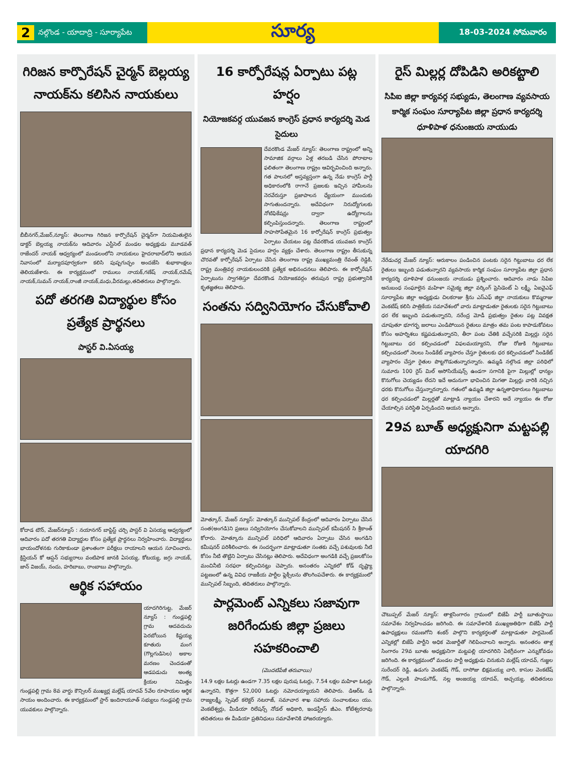2 నల్గొండ - యాదాద్రి - సూర్యాపేట
సూర్య
18-03-2024 సోమవారం
గిరిజన కార్పొరేషన్ చైర్మన్ బెల్లయ్య నాయక్‌ను కలిసిన నాయకులు
బీబీనగర్,మేజర్,న్యూస్‌: తెలంగాణ గిరిజన కార్పొరేషన్ చైర్మన్‌గా నియమితులైన డాక్టర్ బెల్లయ్య నాయక్‌ను ఆదివారం ఎస్టీసెల్ మండల అధ్యక్షుడు మూడవత్ రాజేందర్ నాయక్ ఆధ్వర్యంలో మండలంలోని నాయకులు హైదరాబాద్‌లోని ఆయన నివాసంలో మర్యాదపూర్వకంగా కలిసి పుష్పగుచ్ఛం అందజేసి శుభాకాంక్షలు తెలియజేశారు. ఈ కార్యక్రమంలో రాములు నాయక్,గణేష్ నాయక్,రమేష్ నాయక్,సుమన్ నాయక్,రాంజీ నాయక్,మధు,వీరమల్లు,తదితరులు పాల్గొన్నారు.
పదో తరగతి విద్యార్థుల కోసం ప్రత్యేక ప్రార్థనలు
పాస్టర్ వి.ఏసయ్య
కోదాడ టౌన్, మేజర్‌న్యూస్ : నయానగర్ బాప్టిస్ట్ చర్చి పాస్టర్ వి ఏసయ్య ఆధ్వర్యంలో ఆదివారం పదో తరగతి విద్యార్థుల కోసం ప్రత్యేక ప్రార్థనలు నిర్వహించారు. విద్యార్థులు భాయందోళనకు గురికాకుండా ప్రశాంతంగా పరీక్షలు రాయాలని ఆయన సూచించారు. క్రిస్టియన్ కో ఆప్షన్ సభ్యురాలు వంటిపాక జానకి ఏసయ్య, కోటయ్య, జగ్గు నాయక్, జాన్ విజయ్, నందు, హరిబాబు, రాంబాబు పాల్గొన్నారు.
ఆర్థిక సహాయం
యాదగిరిగుట్ట, మేజర్ న్యూస్ : గుండ్లపల్లి గ్రామ ఆదవదుచు పెరబోయిన కిష్టయ్య కూతురు మంగ (గొల్లగుడిసెల) అకాల మరణం చెందడంతో ఆడపడుచు అంత్య క్రియల నిమిత్తం గుండ్లపల్లి గ్రామ 8వ వార్డు కౌన్సిలర్ ముఖ్యర్ల మల్లేష్ యాదవ్ 5వేల రూపాయల ఆర్థిక సాయం అందించారు. ఈ కార్యక్రమంలో స్టార్ ఇందిరాయూత్ సభ్యులు గుండ్లపల్లి గ్రామ యువకులు పాల్గొన్నారు.
16 కార్పోరేషన్ల ఏర్పాటు పట్ల హర్షం
నియోజకవర్గ యువజన కాంగ్రెస్ ప్రధాన కార్యదర్శి మెడ సైదులు
దేవరకొండ మేజర్ న్యూస్‌: తెలంగాణ రాష్ట్రంలో అన్ని సామాజిక వర్గాలు ఏళ్ల తరబడి చేసిన పోరాటాల ఫలితంగా తెలంగాణ రాష్ట్రం ఆవిర్భవించింది అన్నారు. గత పాలనలో అస్తవ్యస్తంగా ఉన్న నేడు కాంగ్రెస్ పార్టీ అధికారంలోకి రాగానే ప్రజలకు ఇచ్చిన హామీలను నెరవేరుస్తూ ప్రజాపాలన ధ్యేయంగా ముందుకు సాగుతుందన్నారు. అదేవిధంగా నిరుద్యోగులకు నోటిఫికేషన్లు ద్వారా ఉద్యోగాలను కల్పింపిస్తుందన్నారు. తెలంగాణ రాష్ట్రంలో సాహసోపేతమైన 16 కార్పోరేషన్ కాంగ్రెస్ ప్రభుత్వం ఏర్పాటు చేయటం పట్ల దేవరకొండ యువజన కాంగ్రెస్ ప్రధాన కార్యదర్శి మెడ సైదులు హర్షం వ్యక్తం చేశారు. తెలంగాణ రాష్ట్రం తీసుకున్న చొరవతో కార్పోరేషన్ ఏర్పాటు చేసిన తెలంగాణ రాష్ట్ర ముఖ్యమంత్రి రేవంత్ రెడ్డికి, రాష్ట్ర మంత్రివర్గ నాయకులందరికి ప్రత్యేక అభినందనలు తెలిపారు. ఈ కార్పోరేషన్ ఏర్పాటును స్వాగతిస్తూ దేవరకొండ నియోజకవర్గం తరుపున రాష్ట్ర ప్రభుత్వానికి కృతజ్ఞతలు తెలిపారు.
సంతను సద్వినియోగం చేసుకోవాలి
మోత్కూర్, మేజర్ న్యూస్‌: మోత్కూర్ మున్సిపల్ కేంద్రంలో ఆదివారం ఏర్పాటు చేసిన సంత(అంగడి)ని ప్రజలు సద్వినియోగం చేసుకోవాలని మున్సిపల్ కమీషనర్ సి శ్రీకాంత్ కోరారు. మోత్కూరు మున్సిపల్ పరిధిలో ఆదివారం ఏర్పాటు చేసిన అంగడిని కమీషనర్ పరిశీలించారు. ఈ సందర్భంగా మాట్లాడుతూ సంతకు వచ్చే పశువులకు నీటి కోసం నీటి తొట్టిని ఏర్పాటు చేసినట్లు తెలిపారు. అదేవిధంగా అంగడికి వచ్చే ప్రజలకోసం మంచినీటి సరఫరా కల్పించినట్లు చెప్పారు. అనంతరం ఎన్నికలో కోడ్ దృష్ట్యా పట్టణంలో ఉన్న వివిధ రాజకీయ పార్టీల ఫ్లెక్సీలను తొలగింపచేశారు. ఈ కార్యక్రమంలో మున్సిపల్ సిబ్బంది, తదితరులు పాల్గొన్నారు.
పార్లమెంట్ ఎన్నికలు సజావుగా జరిగేందుకు జిల్లా ప్రజలు సహకరించాలి
(మొదటిపేజీ తరువాయి)
14.9 లక్షల ఓటర్లు ఉండగా 7.35 లక్షల పురుష ఓటర్లు, 7.54 లక్షల మహిళా ఓటర్లు ఉన్నారని, కొత్తగా 52,000 ఓటర్లు నమోదయ్యాయని తెలిపారు. డిఆర్‌ఓ డి రాజ్యలక్ష్మీ, స్పెషల్ కలెక్టర్ నటరాజ్, సమాచార శాఖ సహాయ సంచాలకులు యు. వెంకటేశ్వర్లు, మీడియా రిలేషన్స్ నోడల్ అధికారి, ఇండస్ట్రీస్ జీఎం. కోటేశ్వరరావు తదితరులు ఈ మీడియా ప్రతినిధులు సమావేశానికి హాజరయ్యారు.
రైస్ మిల్లర్ల దోపిడిని అరికట్టాలి
సిపిఐ జిల్లా కార్యవర్గ సభ్యుడు, తెలంగాణ వ్యవసాయ కార్మిక సంఘం సూర్యాపేట జిల్లా ప్రధాన కార్యదర్శి ధూళిపాళ ధనుంజయ నాయుడు
నేరేడుచర్ల మేజర్ న్యూస్‌: ఆరుకాలం పండించిన పంటకు సరైన గిట్టుబాటు ధర లేక రైతులు ఇబ్బంది పడుతున్నారని వ్యవసాయ కార్మిక సంఘం సూర్యాపేట జిల్లా ప్రధాన కార్యదర్శి ధూళిపాళ ధనుంజయ నాయుడు ప్రశ్నించారు. ఆదివారం నాడు సిపిఐ అనుబంధ సంఘాలైన మహిళా సమైక్య జిల్లా వర్కింగ్ ప్రెసిడెంట్ ఏ లక్ష్మీ, ఏఐవైఎఫ్ సూర్యాపేట జిల్లా అధ్యక్షుడు చిలకరాజు శ్రీను ఎస్ఎఫ్ జిల్లా నాయకులు కొమ్మరాజు వెంకటేష్ కలిసి పాత్రికేయ సమావేశంలో వారు మాట్లాడుతూ రైతులకు సరైన గిట్టుబాటు ధర లేక ఇబ్బంది పడుతున్నారని, నరేంద్ర మోడీ ప్రభుత్వం రైతుల పట్ల వివక్షత చూపుతూ భూగర్భ జలాలు ఎండిపోయిన రైతులు మాత్రం తమ పంట కాపాడుకోవటం కోసం అహర్నిశలు కష్టపడుతున్నారని, తీరా పంట చేతికి వచ్చేసరికి మిల్లర్లు సరైన గిట్టుబాటు ధర కల్పించడంలో విఫలమయ్యారని, రోజు రోజుకి గిట్టుబాటు కల్పించడంలో నెలలు సిండికేట్ వ్యాపారం చేస్తూ రైతులకు ధర కల్పించడంలో సిండికేట్ వ్యాపారం చేస్తూ రైతుల పొట్టగొడుతున్నారన్నారు. ఉమ్మడి నల్గొండ జిల్లా పరిధిలో సుమారు 100 రైస్ మిల్ అసోసియేషన్స్ ఉండగా సగానికి పైగా మిల్లుల్లో ధాన్యం కొనుగోలు చెయ్యడం లేదని ఇదే అదునుగా భావించిన మిగతా మిల్లర్లు వారికి నచ్చిన ధరకు కొనుగోలు చేస్తున్నారన్నారు. గతంలో ఉమ్మడి జిల్లా ఉన్నతాధికారులు గిట్టుబాటు ధర కల్పించడంలో మిల్లర్లతో మాట్లాడి న్యాయం చేశారని అదే న్యాయం ఈ రోజు చేయాల్సిన పరిస్థితి ఏర్పడిందని ఆయన అన్నారు.
29వ బూత్ అధ్యక్షునిగా మట్టపల్లి యాదగిరి
చౌటుప్పల్ మేజర్ న్యూస్‌: తాళ్లసింగారం గ్రామంలో బిజేపీ పార్టీ బూతుస్థాయి సమావేశం నిర్వహించడం జరిగింది. ఈ సమావేశానికి ముఖ్యఅతిథిగా బిజేపీ పార్టీ ఉపాధ్యక్షులు రమణగోని శంకర్ పాల్గొని కార్యకర్తలతో మాట్లాడుతూ పార్లమెంట్ ఎన్నికల్లో బిజేపీ పార్టీని అధిక మెజార్టీతో గెలిపించాలని అన్నారు. అనంతరం తాళ్ల సింగారం 29వ బూతు అధ్యక్షునిగా మట్టపల్లి యాదగిరిని ఏకగ్రీవంగా ఎన్నుకోవడం జరిగింది. ఈ కార్యక్రమంలో మండల పార్టీ అధ్యక్షుడు చినుకుని మల్లేష్ యాదవ్, గుజ్జల సురేందర్ రెడ్డి, ఉడుగు వెంకటేష్ గౌడ్, దాసోజు భిక్షమయ్య చారి, కాసుల వెంకటేష్ గౌడ్, ఎల్లంకి పాండుగౌడ్, నల్ల అంజయ్య యాదవ్, అచ్చయ్య, తదితరులు పాల్గొన్నారు.